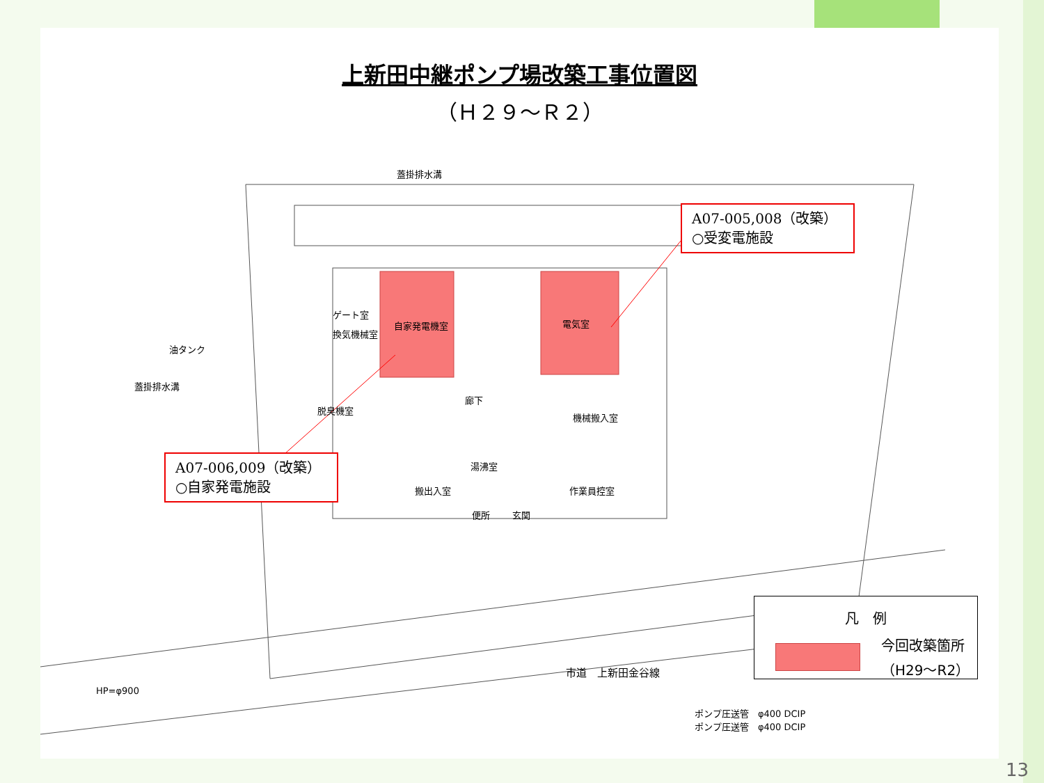上新田中継ポンプ場改築工事位置図
（Ｈ２９～Ｒ２）
蓋掛排水溝
油タンク
蓋掛排水溝
ゲート室
換気機械室
自家発電機室 電気室
脱臭機室
廊下
機械搬入室
湯沸室
搬出入室 作業員控室
便所 玄関
HP=φ900
市道　上新田金谷線
ポンプ圧送管　φ400 DCIP
ポンプ圧送管　φ400 DCIP
A07-005,008（改築）
○受変電施設
A07-006,009（改築）
○自家発電施設
凡　例
今回改築箇所
（H29～R2）
13